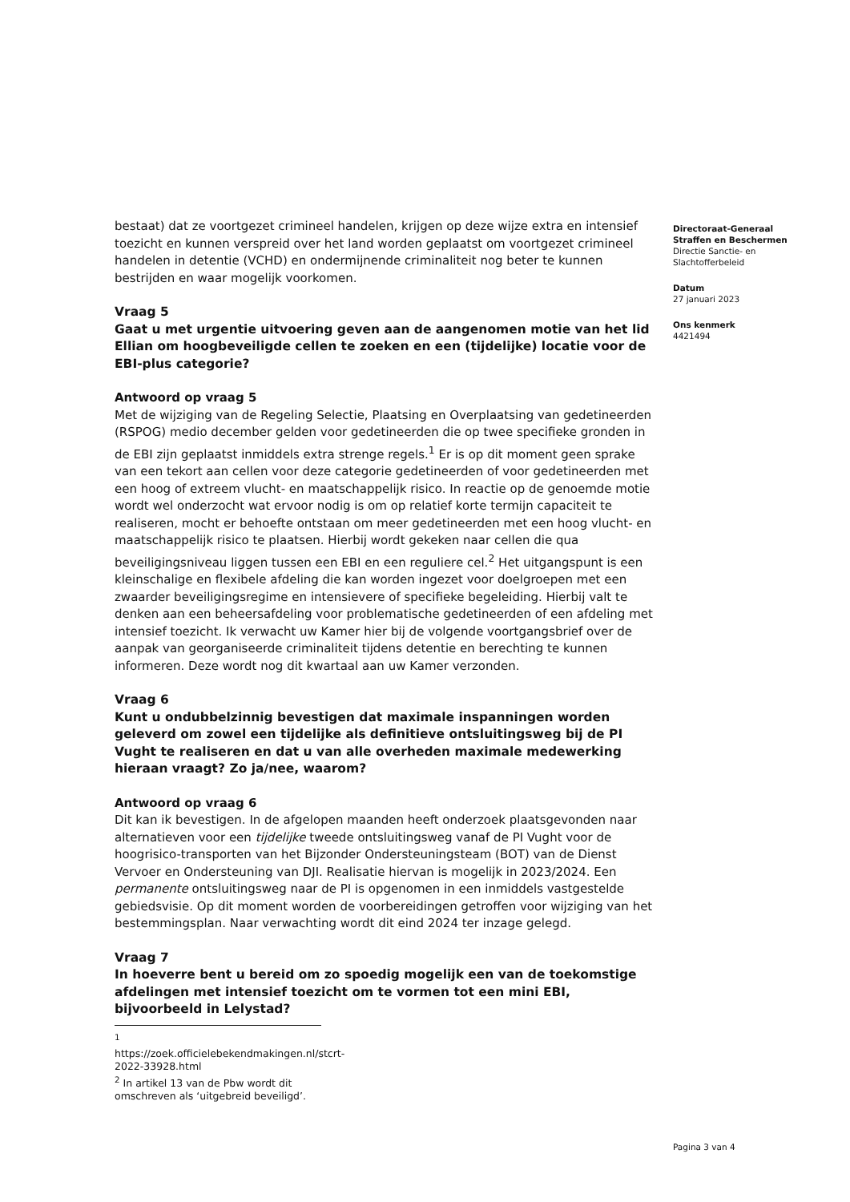Directoraat-Generaal
Straffen en Beschermen
Directie Sanctie- en
Slachtofferbeleid
Datum
27 januari 2023
Ons kenmerk
4421494
bestaat) dat ze voortgezet crimineel handelen, krijgen op deze wijze extra en intensief toezicht en kunnen verspreid over het land worden geplaatst om voortgezet crimineel handelen in detentie (VCHD) en ondermijnende criminaliteit nog beter te kunnen bestrijden en waar mogelijk voorkomen.
Vraag 5
Gaat u met urgentie uitvoering geven aan de aangenomen motie van het lid Ellian om hoogbeveiligde cellen te zoeken en een (tijdelijke) locatie voor de EBI-plus categorie?
Antwoord op vraag 5
Met de wijziging van de Regeling Selectie, Plaatsing en Overplaatsing van gedetineerden (RSPOG) medio december gelden voor gedetineerden die op twee specifieke gronden in de EBI zijn geplaatst inmiddels extra strenge regels.<sup>1</sup> Er is op dit moment geen sprake van een tekort aan cellen voor deze categorie gedetineerden of voor gedetineerden met een hoog of extreem vlucht- en maatschappelijk risico. In reactie op de genoemde motie wordt wel onderzocht wat ervoor nodig is om op relatief korte termijn capaciteit te realiseren, mocht er behoefte ontstaan om meer gedetineerden met een hoog vlucht- en maatschappelijk risico te plaatsen. Hierbij wordt gekeken naar cellen die qua beveiligingsniveau liggen tussen een EBI en een reguliere cel.<sup>2</sup> Het uitgangspunt is een kleinschalige en flexibele afdeling die kan worden ingezet voor doelgroepen met een zwaarder beveiligingsregime en intensievere of specifieke begeleiding. Hierbij valt te denken aan een beheersafdeling voor problematische gedetineerden of een afdeling met intensief toezicht. Ik verwacht uw Kamer hier bij de volgende voortgangsbrief over de aanpak van georganiseerde criminaliteit tijdens detentie en berechting te kunnen informeren. Deze wordt nog dit kwartaal aan uw Kamer verzonden.
Vraag 6
Kunt u ondubbelzinnig bevestigen dat maximale inspanningen worden geleverd om zowel een tijdelijke als definitieve ontsluitingsweg bij de PI Vught te realiseren en dat u van alle overheden maximale medewerking hieraan vraagt? Zo ja/nee, waarom?
Antwoord op vraag 6
Dit kan ik bevestigen. In de afgelopen maanden heeft onderzoek plaatsgevonden naar alternatieven voor een tijdelijke tweede ontsluitingsweg vanaf de PI Vught voor de hoogrisico-transporten van het Bijzonder Ondersteuningsteam (BOT) van de Dienst Vervoer en Ondersteuning van DJI. Realisatie hiervan is mogelijk in 2023/2024. Een permanente ontsluitingsweg naar de PI is opgenomen in een inmiddels vastgestelde gebiedsvisie. Op dit moment worden de voorbereidingen getroffen voor wijziging van het bestemmingsplan. Naar verwachting wordt dit eind 2024 ter inzage gelegd.
Vraag 7
In hoeverre bent u bereid om zo spoedig mogelijk een van de toekomstige afdelingen met intensief toezicht om te vormen tot een mini EBI, bijvoorbeeld in Lelystad?
<sup>1</sup> https://zoek.officielebekendmakingen.nl/stcrt-2022-33928.html
<sup>2</sup> In artikel 13 van de Pbw wordt dit omschreven als ‘uitgebreid beveiligd’.
Pagina 3 van 4